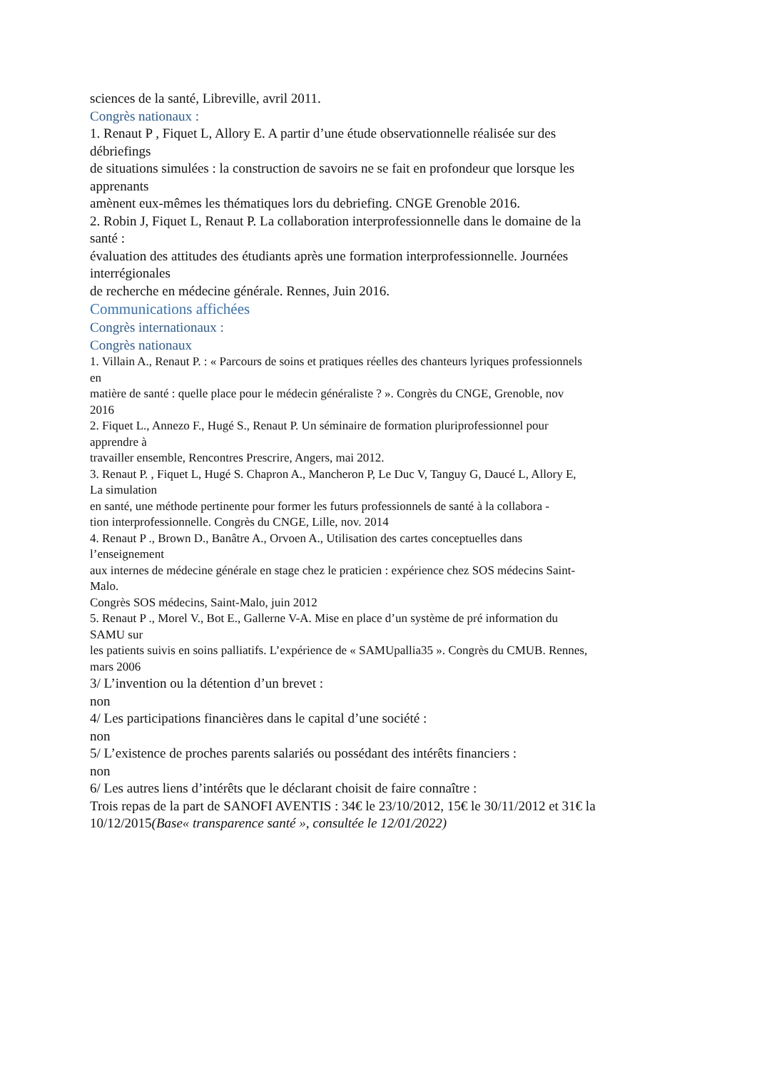sciences de la santé, Libreville, avril 2011.
Congrès nationaux :
1. Renaut P , Fiquet L, Allory E. A partir d’une étude observationnelle réalisée sur des
débriefings
de situations simulées : la construction de savoirs ne se fait en profondeur que lorsque les
apprenants
amènent eux-mêmes les thématiques lors du debriefing. CNGE Grenoble 2016.
2. Robin J, Fiquet L, Renaut P. La collaboration interprofessionnelle dans le domaine de la
santé :
évaluation des attitudes des étudiants après une formation interprofessionnelle. Journées
interrégionales
de recherche en médecine générale. Rennes, Juin 2016.
Communications affichées
Congrès internationaux :
Congrès nationaux
1. Villain A., Renaut P. : « Parcours de soins et pratiques réelles des chanteurs lyriques professionnels
en
matière de santé : quelle place pour le médecin généraliste ? ». Congrès du CNGE, Grenoble, nov
2016
2. Fiquet L., Annezo F., Hugé S., Renaut P. Un séminaire de formation pluriprofessionnel pour
apprendre à
travailler ensemble, Rencontres Prescrire, Angers, mai 2012.
3. Renaut P. , Fiquet L, Hugé S. Chapron A., Mancheron P, Le Duc V, Tanguy G, Daucé L, Allory E,
La simulation
en santé, une méthode pertinente pour former les futurs professionnels de santé à la collabora -
tion interprofessionnelle. Congrès du CNGE, Lille, nov. 2014
4. Renaut P ., Brown D., Banâtre A., Orvoen A., Utilisation des cartes conceptuelles dans
l’enseignement
aux internes de médecine générale en stage chez le praticien : expérience chez SOS médecins Saint-
Malo.
Congrès SOS médecins, Saint-Malo, juin 2012
5. Renaut P ., Morel V., Bot E., Gallerne V-A. Mise en place d’un système de pré information du
SAMU sur
les patients suivis en soins palliatifs. L’expérience de « SAMUpallia35 ». Congrès du CMUB. Rennes,
mars 2006
3/ L’invention ou la détention d’un brevet :
non
4/ Les participations financières dans le capital d’une société :
non
5/ L’existence de proches parents salariés ou possédant des intérêts financiers :
non
6/ Les autres liens d’intérêts que le déclarant choisit de faire connaître :
Trois repas de la part de SANOFI AVENTIS : 34€ le 23/10/2012, 15€ le 30/11/2012 et 31€ la 10/12/2015(Base« transparence santé », consultée le 12/01/2022)